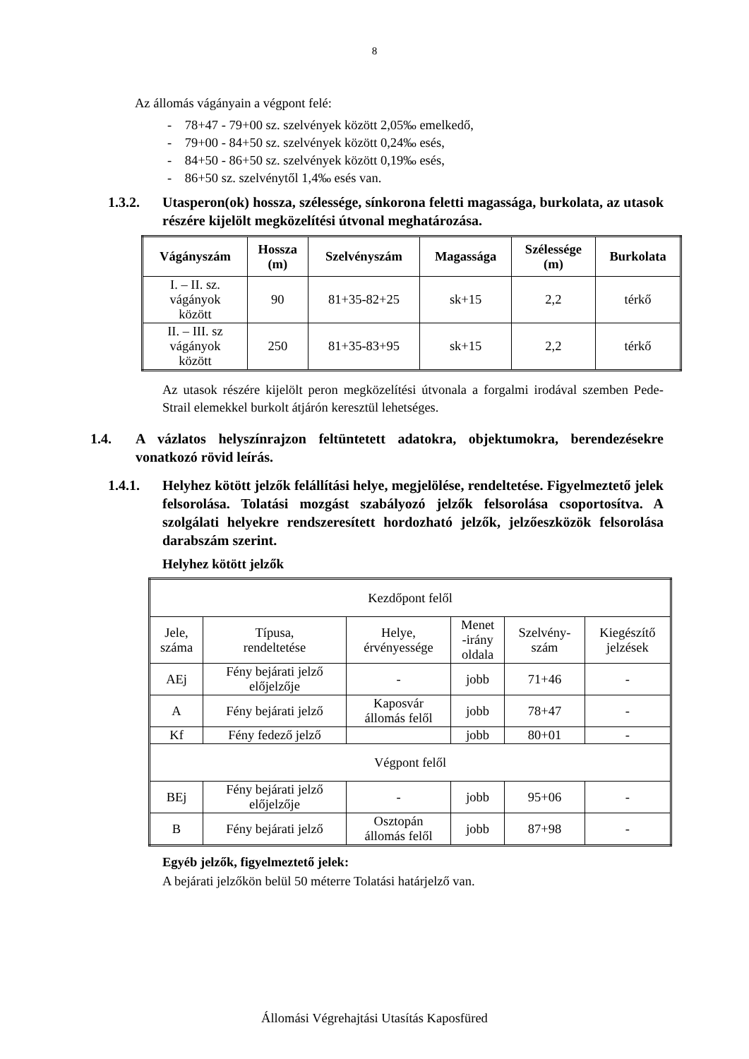8
Az állomás vágányain a végpont felé:
- 78+47 - 79+00 sz. szelvények között 2,05‰ emelkedő,
- 79+00 - 84+50 sz. szelvények között 0,24‰ esés,
- 84+50 - 86+50 sz. szelvények között 0,19‰ esés,
- 86+50 sz. szelvénytől 1,4‰ esés van.
1.3.2. Utasperon(ok) hossza, szélessége, sínkorona feletti magassága, burkolata, az utasok részére kijelölt megközelítési útvonal meghatározása.
| Vágányszám | Hossza (m) | Szelvényszám | Magassága | Szélessége (m) | Burkolata |
| --- | --- | --- | --- | --- | --- |
| I. – II. sz. vágányok között | 90 | 81+35-82+25 | sk+15 | 2,2 | térkő |
| II. – III. sz vágányok között | 250 | 81+35-83+95 | sk+15 | 2,2 | térkő |
Az utasok részére kijelölt peron megközelítési útvonala a forgalmi irodával szemben Pede-Strail elemekkel burkolt átjárón keresztül lehetséges.
1.4. A vázlatos helyszínrajzon feltüntetett adatokra, objektumokra, berendezésekre vonatkozó rövid leírás.
1.4.1. Helyhez kötött jelzők felállítási helye, megjelölése, rendeltetése. Figyelmeztető jelek felsorolása. Tolatási mozgást szabályozó jelzők felsorolása csoportosítva. A szolgálati helyekre rendszeresített hordozható jelzők, jelzőeszközök felsorolása darabszám szerint.
Helyhez kötött jelzők
| Kezdőpont felől | | | | | |
| Jele, száma | Típusa, rendeltetése | Helye, érvényessége | Menet -irány oldala | Szelvény- szám | Kiegészítő jelzések |
| AEj | Fény bejárati jelző előjelzője | - | jobb | 71+46 | - |
| A | Fény bejárati jelző | Kaposvár állomás felől | jobb | 78+47 | - |
| Kf | Fény fedező jelző | | jobb | 80+01 | - |
| Végpont felől | | | | | |
| BEj | Fény bejárati jelző előjelzője | - | jobb | 95+06 | - |
| B | Fény bejárati jelző | Osztopán állomás felől | jobb | 87+98 | - |
Egyéb jelzők, figyelmeztető jelek:
A bejárati jelzőkön belül 50 méterre Tolatási határjelző van.
Állomási Végrehajtási Utasítás Kaposfüred